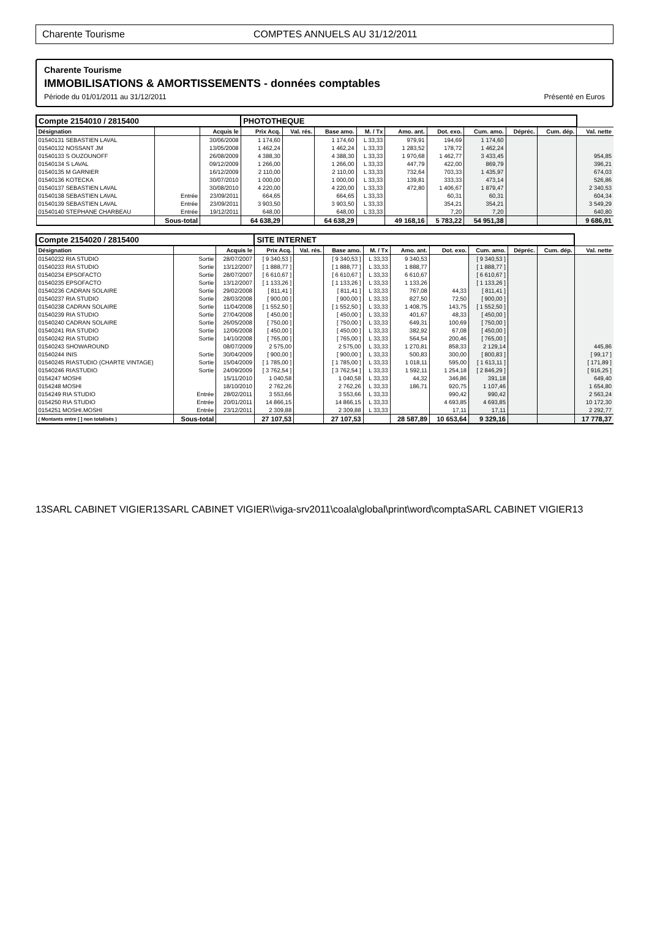Charente Tourisme COMPTES ANNUELS AU 31/12/2011
Charente Tourisme
IMMOBILISATIONS & AMORTISSEMENTS - données comptables
Période du 01/01/2011 au 31/12/2011 Présenté en Euros
| Compte 2154010 / 2815400 | | | PHOTOTHEQUE | | | | | | | | | |
| Désignation | | Acquis le | Prix Acq. | Val. rés. | Base amo. | M. / Tx | Amo. ant. | Dot. exo. | Cum. amo. | Dépréc. | Cum. dép. | Val. nette |
| 01540131 SEBASTIEN LAVAL | | 30/06/2008 | 1 174,60 | | 1 174,60 | L 33,33 | 979,91 | 194,69 | 1 174,60 | | | |
| 01540132 NOSSANT JM | | 13/05/2008 | 1 462,24 | | 1 462,24 | L 33,33 | 1 283,52 | 178,72 | 1 462,24 | | | |
| 01540133 S OUZOUNOFF | | 26/08/2009 | 4 388,30 | | 4 388,30 | L 33,33 | 1 970,68 | 1 462,77 | 3 433,45 | | | 954,85 |
| 01540134 S LAVAL | | 09/12/2009 | 1 266,00 | | 1 266,00 | L 33,33 | 447,79 | 422,00 | 869,79 | | | 396,21 |
| 01540135 M GARNIER | | 16/12/2009 | 2 110,00 | | 2 110,00 | L 33,33 | 732,64 | 703,33 | 1 435,97 | | | 674,03 |
| 01540136 KOTECKA | | 30/07/2010 | 1 000,00 | | 1 000,00 | L 33,33 | 139,81 | 333,33 | 473,14 | | | 526,86 |
| 01540137 SEBASTIEN LAVAL | | 30/08/2010 | 4 220,00 | | 4 220,00 | L 33,33 | 472,80 | 1 406,67 | 1 879,47 | | | 2 340,53 |
| 01540138 SEBASTIEN LAVAL | Entrée | 23/09/2011 | 664,65 | | 664,65 | L 33,33 | | 60,31 | 60,31 | | | 604,34 |
| 01540139 SEBASTIEN LAVAL | Entrée | 23/09/2011 | 3 903,50 | | 3 903,50 | L 33,33 | | 354,21 | 354,21 | | | 3 549,29 |
| 01540140 STEPHANE CHARBEAU | Entrée | 19/12/2011 | 648,00 | | 648,00 | L 33,33 | | 7,20 | 7,20 | | | 640,80 |
| | Sous-total | | 64 638,29 | | 64 638,29 | | 49 168,16 | 5 783,22 | 54 951,38 | | | 9 686,91 |
| Compte 2154020 / 2815400 | | | SITE INTERNET | | | | | | | | | |
| Désignation | | Acquis le | Prix Acq. | Val. rés. | Base amo. | M. / Tx | Amo. ant. | Dot. exo. | Cum. amo. | Dépréc. | Cum. dép. | Val. nette |
| 01540232 RIA STUDIO | Sortie | 28/07/2007 | [ 9 340,53 ] | | [ 9 340,53 ] | L 33,33 | 9 340,53 | | [ 9 340,53 ] | | | |
| 01540233 RIA STUDIO | Sortie | 13/12/2007 | [ 1 888,77 ] | | [ 1 888,77 ] | L 33,33 | 1 888,77 | | [ 1 888,77 ] | | | |
| 01540234 EPSOFACTO | Sortie | 28/07/2007 | [ 6 610,67 ] | | [ 6 610,67 ] | L 33,33 | 6 610,67 | | [ 6 610,67 ] | | | |
| 01540235 EPSOFACTO | Sortie | 13/12/2007 | [ 1 133,26 ] | | [ 1 133,26 ] | L 33,33 | 1 133,26 | | [ 1 133,26 ] | | | |
| 01540236 CADRAN SOLAIRE | Sortie | 29/02/2008 | [ 811,41 ] | | [ 811,41 ] | L 33,33 | 767,08 | 44,33 | [ 811,41 ] | | | |
| 01540237 RIA STUDIO | Sortie | 28/03/2008 | [ 900,00 ] | | [ 900,00 ] | L 33,33 | 827,50 | 72,50 | [ 900,00 ] | | | |
| 01540238 CADRAN SOLAIRE | Sortie | 11/04/2008 | [ 1 552,50 ] | | [ 1 552,50 ] | L 33,33 | 1 408,75 | 143,75 | [ 1 552,50 ] | | | |
| 01540239 RIA STUDIO | Sortie | 27/04/2008 | [ 450,00 ] | | [ 450,00 ] | L 33,33 | 401,67 | 48,33 | [ 450,00 ] | | | |
| 01540240 CADRAN SOLAIRE | Sortie | 26/05/2008 | [ 750,00 ] | | [ 750,00 ] | L 33,33 | 649,31 | 100,69 | [ 750,00 ] | | | |
| 01540241 RIA STUDIO | Sortie | 12/06/2008 | [ 450,00 ] | | [ 450,00 ] | L 33,33 | 382,92 | 67,08 | [ 450,00 ] | | | |
| 01540242 RIA STUDIO | Sortie | 14/10/2008 | [ 765,00 ] | | [ 765,00 ] | L 33,33 | 564,54 | 200,46 | [ 765,00 ] | | | |
| 01540243 SHOWAROUND | | 08/07/2009 | 2 575,00 | | 2 575,00 | L 33,33 | 1 270,81 | 858,33 | 2 129,14 | | | 445,86 |
| 01540244 INIS | Sortie | 30/04/2009 | [ 900,00 ] | | [ 900,00 ] | L 33,33 | 500,83 | 300,00 | [ 800,83 ] | | | [ 99,17 ] |
| 01540245 RIASTUDIO (CHARTE VINTAGE) | Sortie | 15/04/2009 | [ 1 785,00 ] | | [ 1 785,00 ] | L 33,33 | 1 018,11 | 595,00 | [ 1 613,11 ] | | | [ 171,89 ] |
| 01540246 RIASTUDIO | Sortie | 24/09/2009 | [ 3 762,54 ] | | [ 3 762,54 ] | L 33,33 | 1 592,11 | 1 254,18 | [ 2 846,29 ] | | | [ 916,25 ] |
| 0154247 MOSHI | | 15/11/2010 | 1 040,58 | | 1 040,58 | L 33,33 | 44,32 | 346,86 | 391,18 | | | 649,40 |
| 0154248 MOSHI | | 18/10/2010 | 2 762,26 | | 2 762,26 | L 33,33 | 186,71 | 920,75 | 1 107,46 | | | 1 654,80 |
| 0154249 RIA STUDIO | Entrée | 28/02/2011 | 3 553,66 | | 3 553,66 | L 33,33 | | 990,42 | 990,42 | | | 2 563,24 |
| 0154250 RIA STUDIO | Entrée | 20/01/2011 | 14 866,15 | | 14 866,15 | L 33,33 | | 4 693,85 | 4 693,85 | | | 10 172,30 |
| 0154251 MOSHI.MOSHI | Entrée | 23/12/2011 | 2 309,88 | | 2 309,88 | L 33,33 | | 17,11 | 17,11 | | | 2 292,77 |
| ( Montants entre [ ] non totalisés ) | Sous-total | | 27 107,53 | | 27 107,53 | | 28 587,89 | 10 653,64 | 9 329,16 | | | 17 778,37 |
13SARL CABINET VIGIER13SARL CABINET VIGIER\\viga-srv2011\coala\global\print\word\comptaSARL CABINET VIGIER13